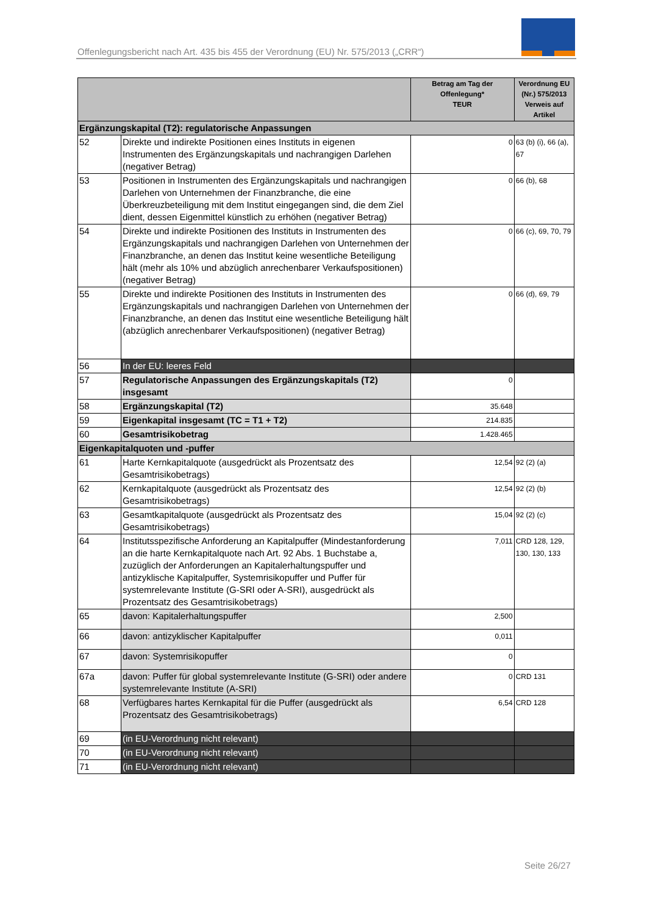Offenlegungsbericht nach Art. 435 bis 455 der Verordnung (EU) Nr. 575/2013 („CRR“)
| | | Betrag am Tag der Offenlegung* TEUR | Verordnung EU (Nr.) 575/2013 Verweis auf Artikel |
| --- | --- | --- | --- |
| Ergänzungskapital (T2): regulatorische Anpassungen | | | |
| 52 | Direkte und indirekte Positionen eines Instituts in eigenen Instrumenten des Ergänzungskapitals und nachrangigen Darlehen (negativer Betrag) | 0 | 63 (b) (i), 66 (a), 67 |
| 53 | Positionen in Instrumenten des Ergänzungskapitals und nachrangigen Darlehen von Unternehmen der Finanzbranche, die eine Überkreuzbeteiligung mit dem Institut eingegangen sind, die dem Ziel dient, dessen Eigenmittel künstlich zu erhöhen (negativer Betrag) | 0 | 66 (b), 68 |
| 54 | Direkte und indirekte Positionen des Instituts in Instrumenten des Ergänzungskapitals und nachrangigen Darlehen von Unternehmen der Finanzbranche, an denen das Institut keine wesentliche Beteiligung hält (mehr als 10% und abzüglich anrechenbarer Verkaufspositionen) (negativer Betrag) | 0 | 66 (c), 69, 70, 79 |
| 55 | Direkte und indirekte Positionen des Instituts in Instrumenten des Ergänzungskapitals und nachrangigen Darlehen von Unternehmen der Finanzbranche, an denen das Institut eine wesentliche Beteiligung hält (abzüglich anrechenbarer Verkaufspositionen) (negativer Betrag) | 0 | 66 (d), 69, 79 |
| 56 | In der EU: leeres Feld | | |
| 57 | Regulatorische Anpassungen des Ergänzungskapitals (T2) insgesamt | 0 | |
| 58 | Ergänzungskapital (T2) | 35.648 | |
| 59 | Eigenkapital insgesamt (TC = T1 + T2) | 214.835 | |
| 60 | Gesamtrisikobetrag | 1.428.465 | |
| Eigenkapitalquoten und -puffer | | | |
| 61 | Harte Kernkapitalquote (ausgedrückt als Prozentsatz des Gesamtrisikobetrags) | 12,54 | 92 (2) (a) |
| 62 | Kernkapitalquote (ausgedrückt als Prozentsatz des Gesamtrisikobetrags) | 12,54 | 92 (2) (b) |
| 63 | Gesamtkapitalquote (ausgedrückt als Prozentsatz des Gesamtrisikobetrags) | 15,04 | 92 (2) (c) |
| 64 | Institutsspezifische Anforderung an Kapitalpuffer (Mindestanforderung an die harte Kernkapitalquote nach Art. 92 Abs. 1 Buchstabe a, zuzüglich der Anforderungen an Kapitalerhaltungspuffer und antizyklische Kapitalpuffer, Systemrisikopuffer und Puffer für systemrelevante Institute (G-SRI oder A-SRI), ausgedrückt als Prozentsatz des Gesamtrisikobetrags) | 7,011 | CRD 128, 129, 130, 130, 133 |
| 65 | davon: Kapitalerhaltungspuffer | 2,500 | |
| 66 | davon: antizyklischer Kapitalpuffer | 0,011 | |
| 67 | davon: Systemrisikopuffer | 0 | |
| 67a | davon: Puffer für global systemrelevante Institute (G-SRI) oder andere systemrelevante Institute (A-SRI) | 0 | CRD 131 |
| 68 | Verfügbares hartes Kernkapital für die Puffer (ausgedrückt als Prozentsatz des Gesamtrisikobetrags) | 6,54 | CRD 128 |
| 69 | (in EU-Verordnung nicht relevant) | | |
| 70 | (in EU-Verordnung nicht relevant) | | |
| 71 | (in EU-Verordnung nicht relevant) | | |
Seite 26/27